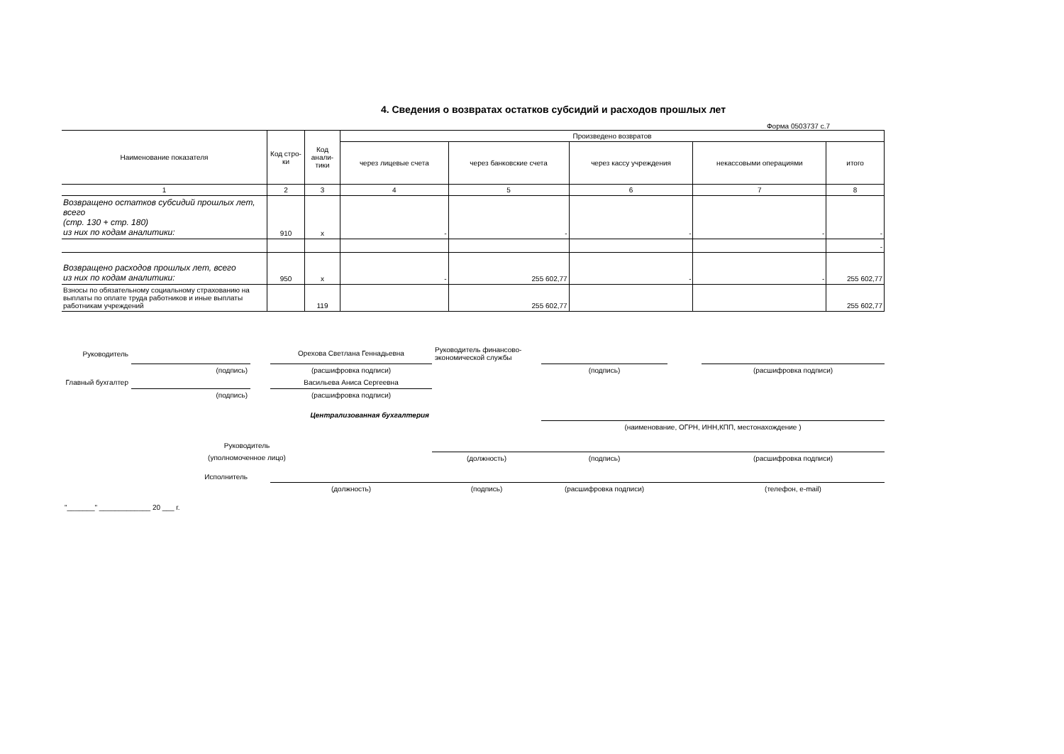4. Сведения о возвратах остатков субсидий и расходов прошлых лет
Форма 0503737 с.7
| Наименование показателя | Код стро-ки | Код анали-тики | Произведено возвратов | | | | |
| --- | --- | --- | --- | --- | --- | --- | --- |
| | | | через лицевые счета | через банковские счета | через кассу учреждения | некассовыми операциями | итого |
| 1 | 2 | 3 | 4 | 5 | 6 | 7 | 8 |
| Возвращено остатков субсидий прошлых лет, всего (стр. 130 + стр. 180) из них по кодам аналитики: | 910 | x | - | - | - | - | - |
| | | | | | | | - |
| Возвращено расходов прошлых лет, всего из них по кодам аналитики: | 950 | x | - | 255 602,77 | - | - | 255 602,77 |
| Взносы по обязательному социальному страхованию на выплаты по оплате труда работников и иные выплаты работникам учреждений | | 119 | | 255 602,77 | | | 255 602,77 |
| Руководитель | | | Орехова Светлана Геннадьевна | Руководитель финансово- экономической службы | | | |
| | (подпись) | | (расшифровка подписи) | | (подпись) | | (расшифровка подписи) |
| Главный бухгалтер | | | Васильева Аниса Сергеевна | | | | |
| | (подпись) | | (расшифровка подписи) | | | | |
| Централизованная бухгалтерия | | | | | | | |
| | | | | | (наименование, ОГРН, ИНН,КПП, местонахождение ) | | |
| Руководитель | | | | | | | |
| (уполномоченное лицо) | | | | (должность) | (подпись) | | (расшифровка подписи) |
| Исполнитель | | | | | | | |
| | | | (должность) | (подпись) | (расшифровка подписи) | | (телефон, e-mail) |
| "_______" _____________ 20 ___ г. | | | | | | | |